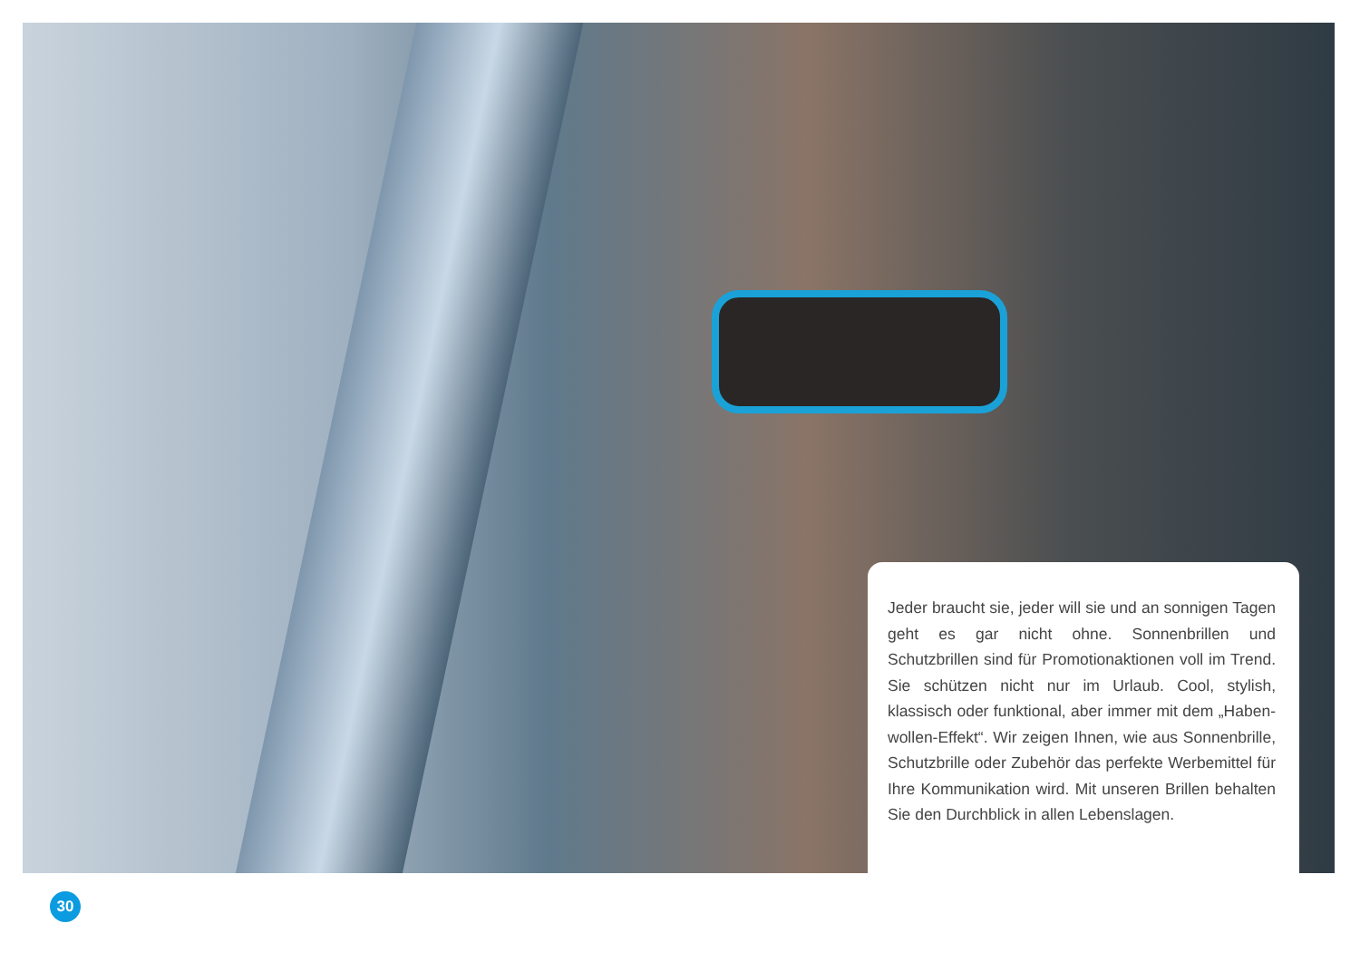Jeder braucht sie, jeder will sie und an sonnigen Tagen geht es gar nicht ohne. Sonnenbrillen und Schutzbrillen sind für Promotionaktionen voll im Trend. Sie schützen nicht nur im Urlaub. Cool, stylish, klassisch oder funktional, aber immer mit dem „Haben-wollen-Effekt“. Wir zeigen Ihnen, wie aus Sonnenbrille, Schutzbrille oder Zubehör das perfekte Werbemittel für Ihre Kommunikation wird. Mit unseren Brillen behalten Sie den Durchblick in allen Lebenslagen.
30